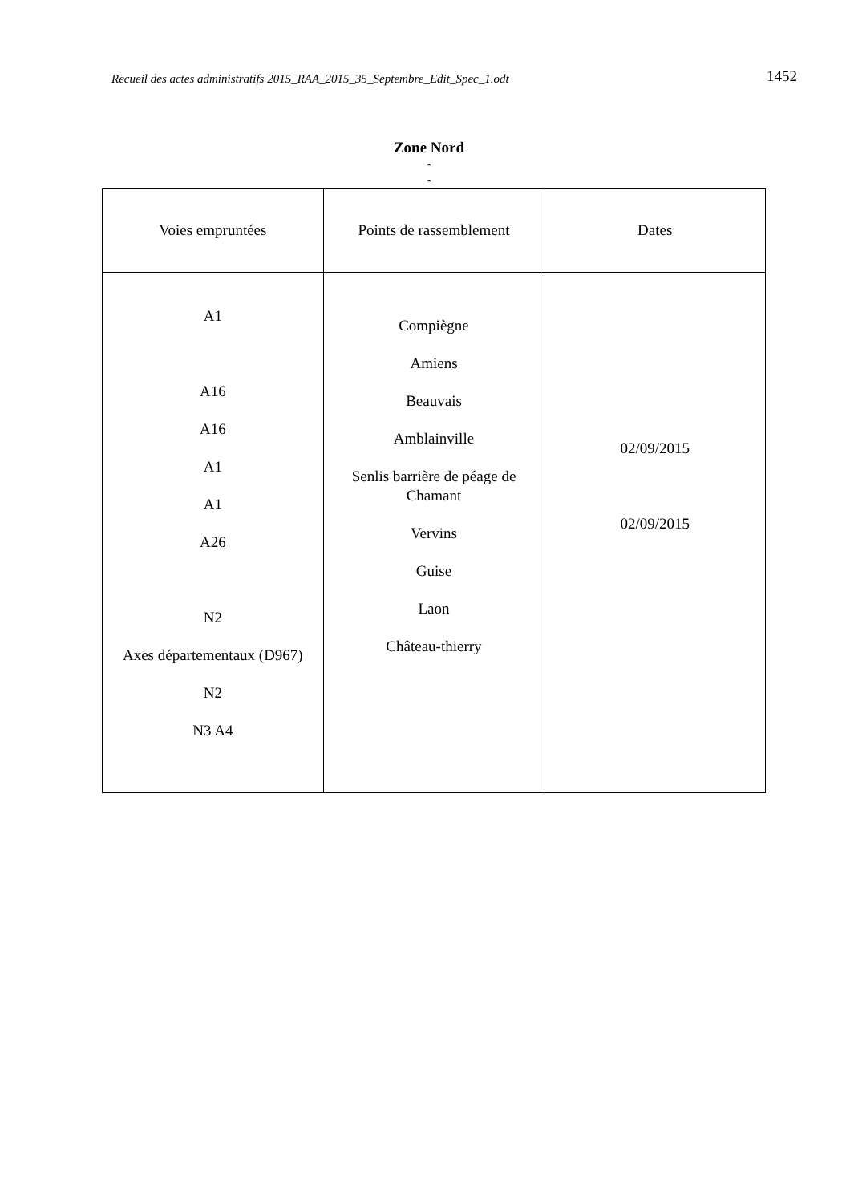Recueil des actes administratifs 2015_RAA_2015_35_Septembre_Edit_Spec_1.odt 1452
Zone Nord
-
-
| Voies empruntées | Points de rassemblement | Dates |
| --- | --- | --- |
| A1 A16 A16 A1 A1 A26 N2 Axes départementaux (D967) N2 N3 A4 | Compiègne Amiens Beauvais Amblainville Senlis barrière de péage de Chamant Vervins Guise Laon Château-thierry | 02/09/2015 02/09/2015 |